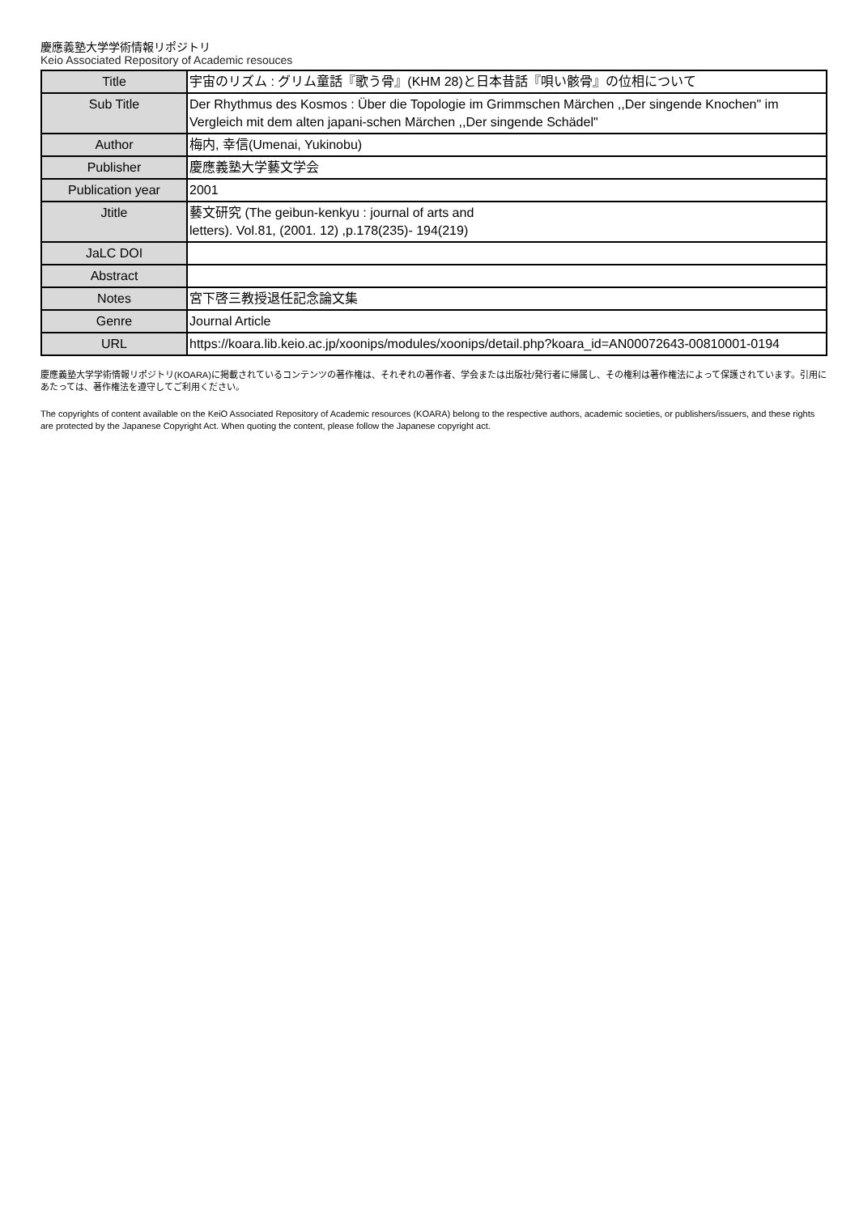慶應義塾大学学術情報リポジトリ
Keio Associated Repository of Academic resouces
| Title | 宇宙のリズム : グリム童話『歌う骨』(KHM 28)と日本昔話『唄い骸骨』の位相について |
| Sub Title | Der Rhythmus des Kosmos : Über die Topologie im Grimmschen Märchen ,,Der singende Knochen" im Vergleich mit dem alten japani-schen Märchen ,,Der singende Schädel" |
| Author | 梅内, 幸信(Umenai, Yukinobu) |
| Publisher | 慶應義塾大学藝文学会 |
| Publication year | 2001 |
| Jtitle | 藝文研究 (The geibun-kenkyu : journal of arts and letters). Vol.81, (2001. 12) ,p.178(235)- 194(219) |
| JaLC DOI | |
| Abstract | |
| Notes | 宮下啓三教授退任記念論文集 |
| Genre | Journal Article |
| URL | https://koara.lib.keio.ac.jp/xoonips/modules/xoonips/detail.php?koara_id=AN00072643-00810001-0194 |
慶應義塾大学学術情報リポジトリ(KOARA)に掲載されているコンテンツの著作権は、それぞれの著作者、学会または出版社/発行者に帰属し、その権利は著作権法によって保護されています。引用にあたっては、著作権法を遵守してご利用ください。
The copyrights of content available on the KeiO Associated Repository of Academic resources (KOARA) belong to the respective authors, academic societies, or publishers/issuers, and these rights are protected by the Japanese Copyright Act. When quoting the content, please follow the Japanese copyright act.